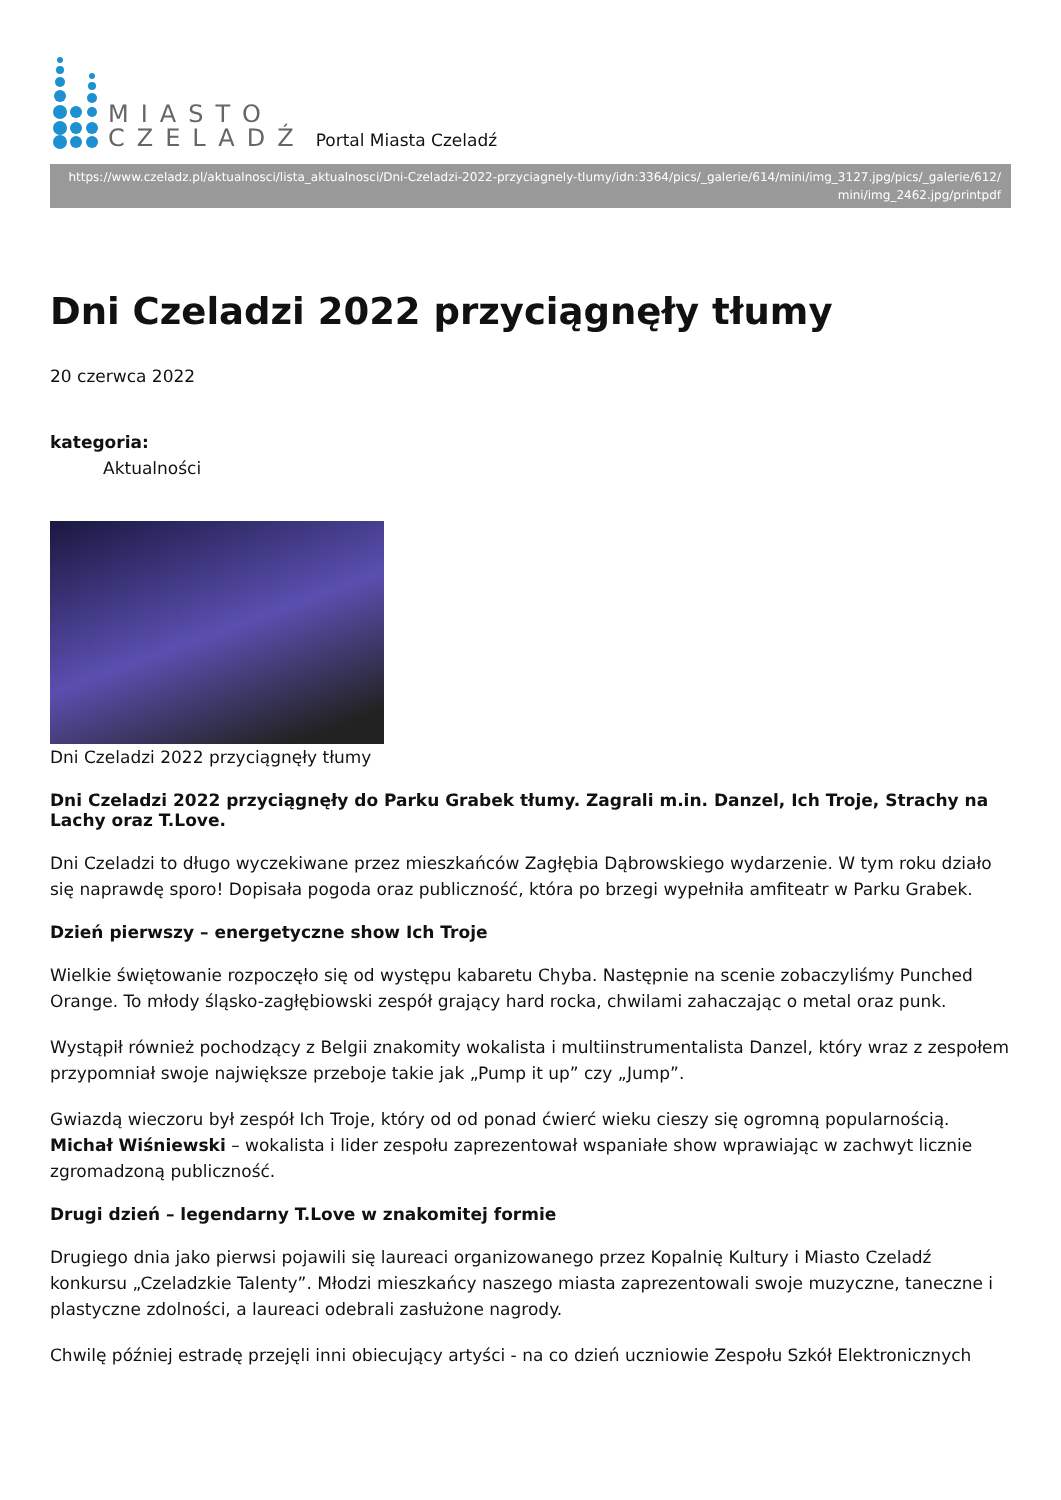MIASTO
CZELADŹ
Portal Miasta Czeladź
https://www.czeladz.pl/aktualnosci/lista_aktualnosci/Dni-Czeladzi-2022-przyciagnely-tlumy/idn:3364/pics/_galerie/614/mini/img_3127.jpg/pics/_galerie/612/ mini/img_2462.jpg/printpdf
Dni Czeladzi 2022 przyciągnęły tłumy
20 czerwca 2022
kategoria:
Aktualności
Dni Czeladzi 2022 przyciągnęły tłumy
Dni Czeladzi 2022 przyciągnęły do Parku Grabek tłumy. Zagrali m.in. Danzel, Ich Troje, Strachy na Lachy oraz T.Love.
Dni Czeladzi to długo wyczekiwane przez mieszkańców Zagłębia Dąbrowskiego wydarzenie. W tym roku działo się naprawdę sporo! Dopisała pogoda oraz publiczność, która po brzegi wypełniła amfiteatr w Parku Grabek.
Dzień pierwszy – energetyczne show Ich Troje
Wielkie świętowanie rozpoczęło się od występu kabaretu Chyba. Następnie na scenie zobaczyliśmy Punched Orange. To młody śląsko-zagłębiowski zespół grający hard rocka, chwilami zahaczając o metal oraz punk.
Wystąpił również pochodzący z Belgii znakomity wokalista i multiinstrumentalista Danzel, który wraz z zespołem przypomniał swoje największe przeboje takie jak „Pump it up” czy „Jump”.
Gwiazdą wieczoru był zespół Ich Troje, który od od ponad ćwierć wieku cieszy się ogromną popularnością. Michał Wiśniewski – wokalista i lider zespołu zaprezentował wspaniałe show wprawiając w zachwyt licznie zgromadzoną publiczność.
Drugi dzień – legendarny T.Love w znakomitej formie
Drugiego dnia jako pierwsi pojawili się laureaci organizowanego przez Kopalnię Kultury i Miasto Czeladź konkursu „Czeladzkie Talenty”. Młodzi mieszkańcy naszego miasta zaprezentowali swoje muzyczne, taneczne i plastyczne zdolności, a laureaci odebrali zasłużone nagrody.
Chwilę później estradę przejęli inni obiecujący artyści - na co dzień uczniowie Zespołu Szkół Elektronicznych